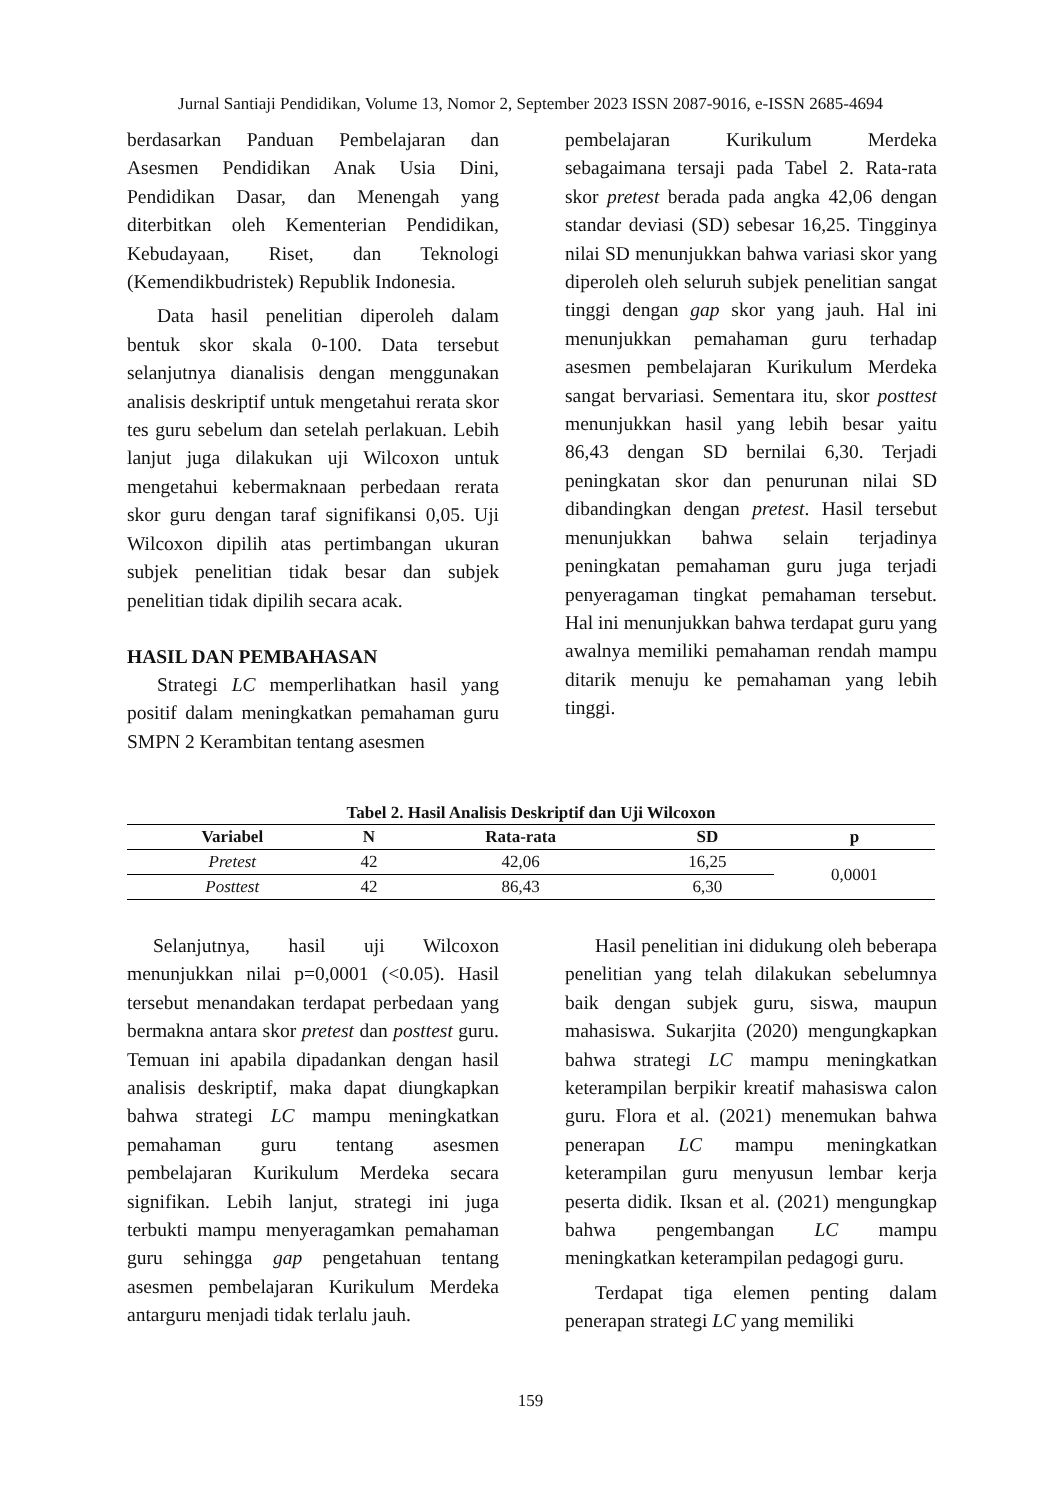Jurnal Santiaji Pendidikan, Volume 13, Nomor 2, September 2023 ISSN 2087-9016, e-ISSN 2685-4694
berdasarkan Panduan Pembelajaran dan Asesmen Pendidikan Anak Usia Dini, Pendidikan Dasar, dan Menengah yang diterbitkan oleh Kementerian Pendidikan, Kebudayaan, Riset, dan Teknologi (Kemendikbudristek) Republik Indonesia.
Data hasil penelitian diperoleh dalam bentuk skor skala 0-100. Data tersebut selanjutnya dianalisis dengan menggunakan analisis deskriptif untuk mengetahui rerata skor tes guru sebelum dan setelah perlakuan. Lebih lanjut juga dilakukan uji Wilcoxon untuk mengetahui kebermaknaan perbedaan rerata skor guru dengan taraf signifikansi 0,05. Uji Wilcoxon dipilih atas pertimbangan ukuran subjek penelitian tidak besar dan subjek penelitian tidak dipilih secara acak.
HASIL DAN PEMBAHASAN
Strategi LC memperlihatkan hasil yang positif dalam meningkatkan pemahaman guru SMPN 2 Kerambitan tentang asesmen
pembelajaran Kurikulum Merdeka sebagaimana tersaji pada Tabel 2. Rata-rata skor pretest berada pada angka 42,06 dengan standar deviasi (SD) sebesar 16,25. Tingginya nilai SD menunjukkan bahwa variasi skor yang diperoleh oleh seluruh subjek penelitian sangat tinggi dengan gap skor yang jauh. Hal ini menunjukkan pemahaman guru terhadap asesmen pembelajaran Kurikulum Merdeka sangat bervariasi. Sementara itu, skor posttest menunjukkan hasil yang lebih besar yaitu 86,43 dengan SD bernilai 6,30. Terjadi peningkatan skor dan penurunan nilai SD dibandingkan dengan pretest. Hasil tersebut menunjukkan bahwa selain terjadinya peningkatan pemahaman guru juga terjadi penyeragaman tingkat pemahaman tersebut. Hal ini menunjukkan bahwa terdapat guru yang awalnya memiliki pemahaman rendah mampu ditarik menuju ke pemahaman yang lebih tinggi.
Tabel 2. Hasil Analisis Deskriptif dan Uji Wilcoxon
| Variabel | N | Rata-rata | SD | p |
| --- | --- | --- | --- | --- |
| Pretest | 42 | 42,06 | 16,25 | 0,0001 |
| Posttest | 42 | 86,43 | 6,30 | |
Selanjutnya, hasil uji Wilcoxon menunjukkan nilai p=0,0001 (<0.05). Hasil tersebut menandakan terdapat perbedaan yang bermakna antara skor pretest dan posttest guru. Temuan ini apabila dipadankan dengan hasil analisis deskriptif, maka dapat diungkapkan bahwa strategi LC mampu meningkatkan pemahaman guru tentang asesmen pembelajaran Kurikulum Merdeka secara signifikan. Lebih lanjut, strategi ini juga terbukti mampu menyeragamkan pemahaman guru sehingga gap pengetahuan tentang asesmen pembelajaran Kurikulum Merdeka antarguru menjadi tidak terlalu jauh.
Hasil penelitian ini didukung oleh beberapa penelitian yang telah dilakukan sebelumnya baik dengan subjek guru, siswa, maupun mahasiswa. Sukarjita (2020) mengungkapkan bahwa strategi LC mampu meningkatkan keterampilan berpikir kreatif mahasiswa calon guru. Flora et al. (2021) menemukan bahwa penerapan LC mampu meningkatkan keterampilan guru menyusun lembar kerja peserta didik. Iksan et al. (2021) mengungkap bahwa pengembangan LC mampu meningkatkan keterampilan pedagogi guru.
Terdapat tiga elemen penting dalam penerapan strategi LC yang memiliki
159